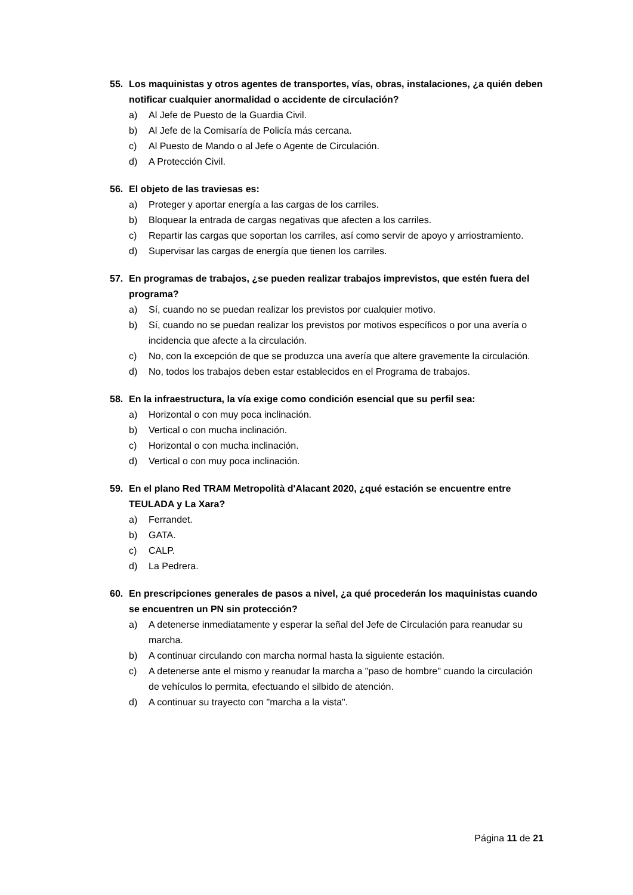55. Los maquinistas y otros agentes de transportes, vías, obras, instalaciones, ¿a quién deben notificar cualquier anormalidad o accidente de circulación?
a) Al Jefe de Puesto de la Guardia Civil.
b) Al Jefe de la Comisaría de Policía más cercana.
c) Al Puesto de Mando o al Jefe o Agente de Circulación.
d) A Protección Civil.
56. El objeto de las traviesas es:
a) Proteger y aportar energía a las cargas de los carriles.
b) Bloquear la entrada de cargas negativas que afecten a los carriles.
c) Repartir las cargas que soportan los carriles, así como servir de apoyo y arriostramiento.
d) Supervisar las cargas de energía que tienen los carriles.
57. En programas de trabajos, ¿se pueden realizar trabajos imprevistos, que estén fuera del programa?
a) Sí, cuando no se puedan realizar los previstos por cualquier motivo.
b) Sí, cuando no se puedan realizar los previstos por motivos específicos o por una avería o incidencia que afecte a la circulación.
c) No, con la excepción de que se produzca una avería que altere gravemente la circulación.
d) No, todos los trabajos deben estar establecidos en el Programa de trabajos.
58. En la infraestructura, la vía exige como condición esencial que su perfil sea:
a) Horizontal o con muy poca inclinación.
b) Vertical o con mucha inclinación.
c) Horizontal o con mucha inclinación.
d) Vertical o con muy poca inclinación.
59. En el plano Red TRAM Metropolità d'Alacant 2020, ¿qué estación se encuentre entre TEULADA y La Xara?
a) Ferrandet.
b) GATA.
c) CALP.
d) La Pedrera.
60. En prescripciones generales de pasos a nivel, ¿a qué procederán los maquinistas cuando se encuentren un PN sin protección?
a) A detenerse inmediatamente y esperar la señal del Jefe de Circulación para reanudar su marcha.
b) A continuar circulando con marcha normal hasta la siguiente estación.
c) A detenerse ante el mismo y reanudar la marcha a "paso de hombre" cuando la circulación de vehículos lo permita, efectuando el silbido de atención.
d) A continuar su trayecto con "marcha a la vista".
Página 11 de 21